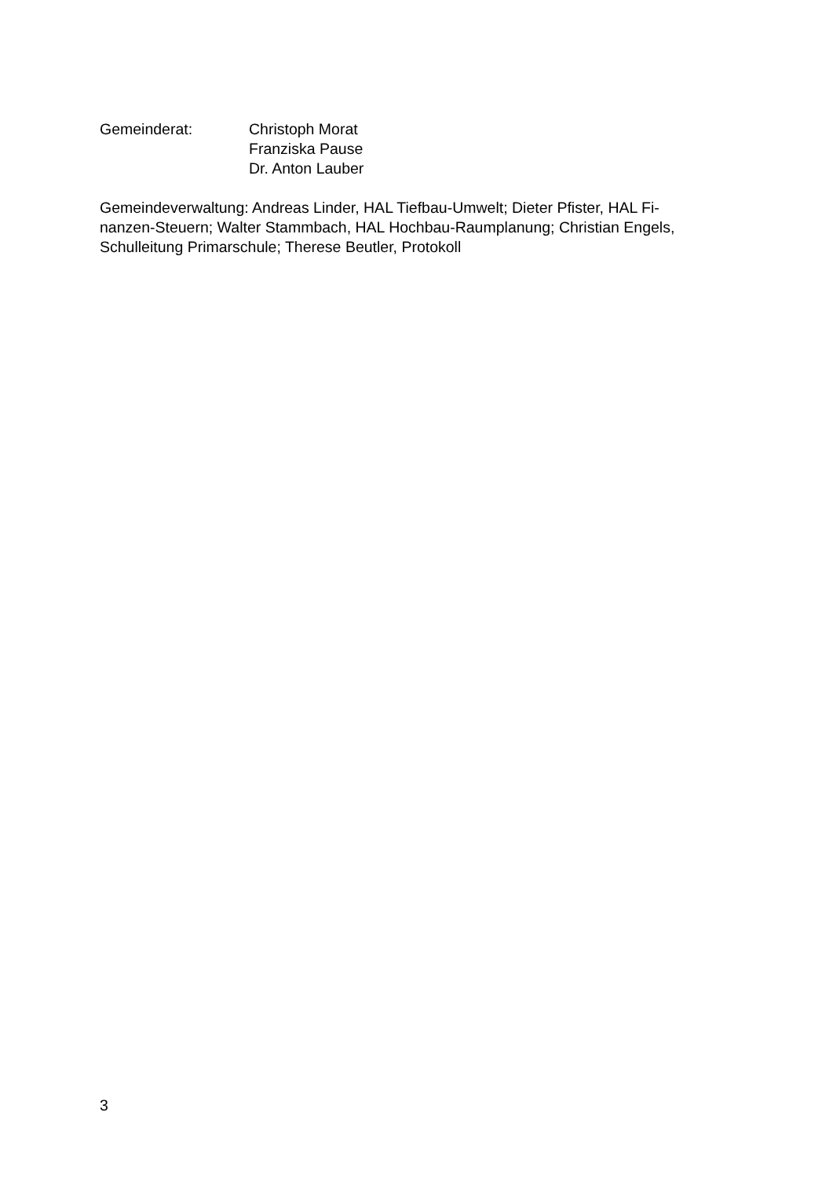Gemeinderat: Christoph Morat
Franziska Pause
Dr. Anton Lauber
Gemeindeverwaltung: Andreas Linder, HAL Tiefbau-Umwelt; Dieter Pfister, HAL Fi-
nanzen-Steuern; Walter Stammbach, HAL Hochbau-Raumplanung; Christian Engels,
Schulleitung Primarschule; Therese Beutler, Protokoll
3